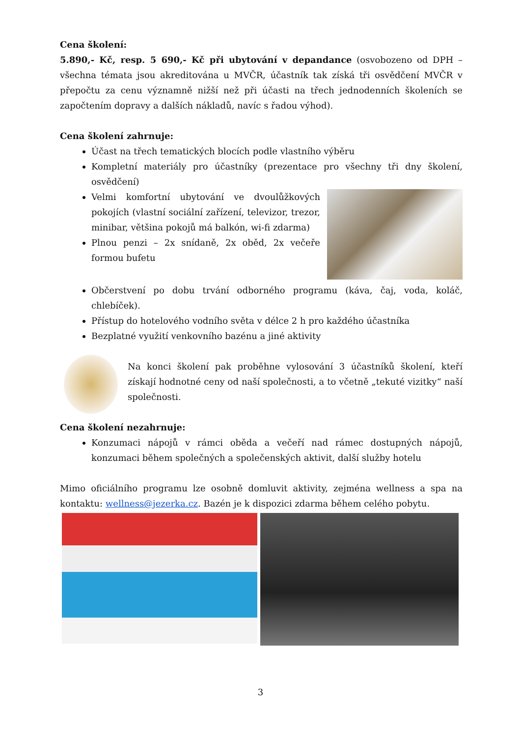Cena školení:
5.890,- Kč, resp. 5 690,- Kč při ubytování v depandance (osvobozeno od DPH – všechna témata jsou akreditována u MVČR, účastník tak získá tři osvědčení MVČR v přepočtu za cenu významně nižší než při účasti na třech jednodenních školeních se započtením dopravy a dalších nákladů, navíc s řadou výhod).
Cena školení zahrnuje:
Účast na třech tematických blocích podle vlastního výběru
Kompletní materiály pro účastníky (prezentace pro všechny tři dny školení, osvědčení)
Velmi komfortní ubytování ve dvoulůžkových pokojích (vlastní sociální zařízení, televizor, trezor, minibar, většina pokojů má balkón, wi-fi zdarma)
Plnou penzi – 2x snídaně, 2x oběd, 2x večeře formou bufetu
Občerstvení po dobu trvání odborného programu (káva, čaj, voda, koláč, chlebíček).
Přístup do hotelového vodního světa v délce 2 h pro každého účastníka
Bezplatné využití venkovního bazénu a jiné aktivity
Na konci školení pak proběhne vylosování 3 účastníků školení, kteří získají hodnotné ceny od naší společnosti, a to včetně „tekuté vizitky“ naší společnosti.
Cena školení nezahrnuje:
Konzumaci nápojů v rámci oběda a večeří nad rámec dostupných nápojů, konzumaci během společných a společenských aktivit, další služby hotelu
Mimo oficiálního programu lze osobně domluvit aktivity, zejména wellness a spa na kontaktu: wellness@jezerka.cz. Bazén je k dispozici zdarma během celého pobytu.
3